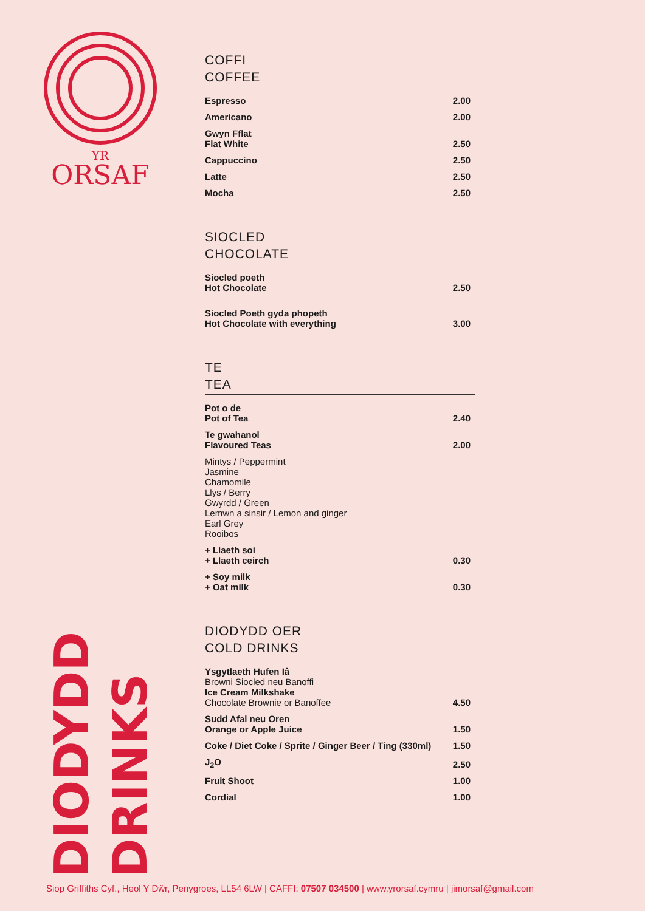YR
ORSAF
DIODYDD
DRINKS
COFFI
COFFEE
| Espresso | 2.00 |
| Americano | 2.00 |
| Gwyn Fflat Flat White | 2.50 |
| Cappuccino | 2.50 |
| Latte | 2.50 |
| Mocha | 2.50 |
SIOCLED
CHOCOLATE
| Siocled poeth Hot Chocolate | 2.50 |
| Siocled Poeth gyda phopeth Hot Chocolate with everything | 3.00 |
TE
TEA
| Pot o de Pot of Tea | 2.40 |
| Te gwahanol Flavoured Teas | 2.00 |
| Mintys / Peppermint Jasmine Chamomile Llys / Berry Gwyrdd / Green Lemwn a sinsir / Lemon and ginger Earl Grey Rooibos | |
| + Llaeth soi + Llaeth ceirch | 0.30 |
| + Soy milk + Oat milk | 0.30 |
DIODYDD OER
COLD DRINKS
| Ysgytlaeth Hufen Iâ Browni Siocled neu Banoffi Ice Cream Milkshake Chocolate Brownie or Banoffee | 4.50 |
| Sudd Afal neu Oren Orange or Apple Juice | 1.50 |
| Coke / Diet Coke / Sprite / Ginger Beer / Ting (330ml) | 1.50 |
| J<sub>2</sub>O | 2.50 |
| Fruit Shoot | 1.00 |
| Cordial | 1.00 |
Siop Griffiths Cyf., Heol Y Dŵr, Penygroes, LL54 6LW | CAFFI: 07507 034500 | www.yrorsaf.cymru | jimorsaf@gmail.com